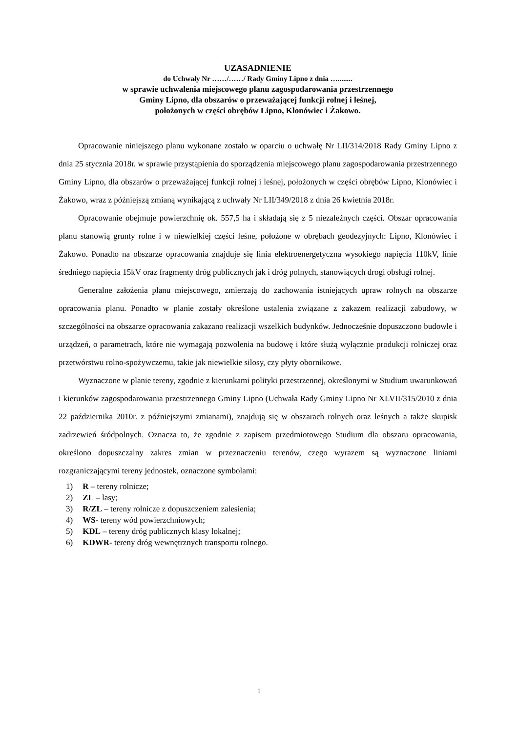UZASADNIENIE
do Uchwały Nr ……/……/ Rady Gminy Lipno z dnia …........
w sprawie uchwalenia miejscowego planu zagospodarowania przestrzennego
Gminy Lipno, dla obszarów o przeważającej funkcji rolnej i leśnej,
położonych w części obrębów Lipno, Klonówiec i Żakowo.
Opracowanie niniejszego planu wykonane zostało w oparciu o uchwałę Nr LII/314/2018 Rady Gminy Lipno z dnia 25 stycznia 2018r. w sprawie przystąpienia do sporządzenia miejscowego planu zagospodarowania przestrzennego Gminy Lipno, dla obszarów o przeważającej funkcji rolnej i leśnej, położonych w części obrębów Lipno, Klonówiec i Żakowo, wraz z późniejszą zmianą wynikającą z uchwały Nr LII/349/2018 z dnia 26 kwietnia 2018r.
Opracowanie obejmuje powierzchnię ok. 557,5 ha i składają się z 5 niezależnych części. Obszar opracowania planu stanowią grunty rolne i w niewielkiej części leśne, położone w obrębach geodezyjnych: Lipno, Klonówiec i Żakowo. Ponadto na obszarze opracowania znajduje się linia elektroenergetyczna wysokiego napięcia 110kV, linie średniego napięcia 15kV oraz fragmenty dróg publicznych jak i dróg polnych, stanowiących drogi obsługi rolnej.
Generalne założenia planu miejscowego, zmierzają do zachowania istniejących upraw rolnych na obszarze opracowania planu. Ponadto w planie zostały określone ustalenia związane z zakazem realizacji zabudowy, w szczególności na obszarze opracowania zakazano realizacji wszelkich budynków. Jednocześnie dopuszczono budowle i urządzeń, o parametrach, które nie wymagają pozwolenia na budowę i które służą wyłącznie produkcji rolniczej oraz przetwórstwu rolno-spożywczemu, takie jak niewielkie silosy, czy płyty obornikowe.
Wyznaczone w planie tereny, zgodnie z kierunkami polityki przestrzennej, określonymi w Studium uwarunkowań i kierunków zagospodarowania przestrzennego Gminy Lipno (Uchwała Rady Gminy Lipno Nr XLVII/315/2010 z dnia 22 października 2010r. z późniejszymi zmianami), znajdują się w obszarach rolnych oraz leśnych a także skupisk zadrzewień śródpolnych. Oznacza to, że zgodnie z zapisem przedmiotowego Studium dla obszaru opracowania, określono dopuszczalny zakres zmian w przeznaczeniu terenów, czego wyrazem są wyznaczone liniami rozgraniczającymi tereny jednostek, oznaczone symbolami:
1) R – tereny rolnicze;
2) ZL – lasy;
3) R/ZL – tereny rolnicze z dopuszczeniem zalesienia;
4) WS- tereny wód powierzchniowych;
5) KDL – tereny dróg publicznych klasy lokalnej;
6) KDWR- tereny dróg wewnętrznych transportu rolnego.
1